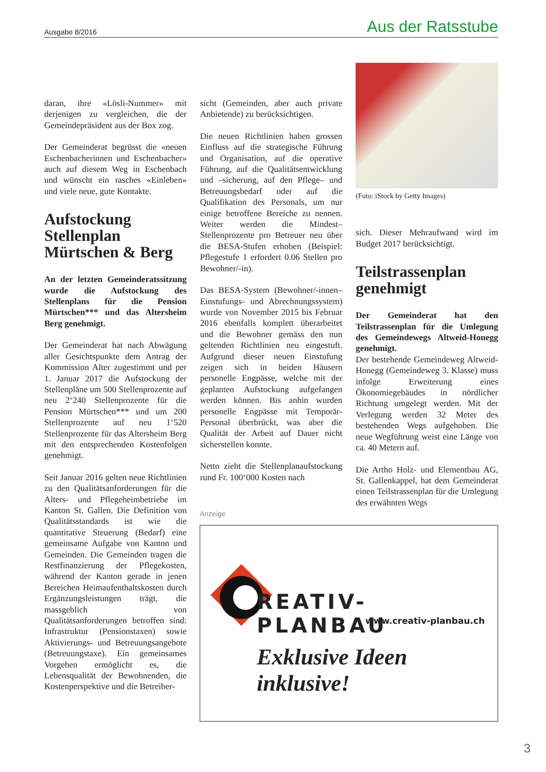Ausgabe 8/2016 Aus der Ratsstube
daran, ihre «Lösli-Nummer» mit derjenigen zu vergleichen, die der Gemeindepräsident aus der Box zog.
Der Gemeinderat begrüsst die «neuen Eschenbacherinnen und Eschenbacher» auch auf diesem Weg in Eschenbach und wünscht ein rasches «Einleben» und viele neue, gute Kontakte.
Aufstockung Stellenplan Mürtschen & Berg
An der letzten Gemeinderatssitzung wurde die Aufstockung des Stellenplans für die Pension Mürtschen*** und das Altersheim Berg genehmigt.
Der Gemeinderat hat nach Abwägung aller Gesichtspunkte dem Antrag der Kommission Alter zugestimmt und per 1. Januar 2017 die Aufstockung der Stellenpläne um 500 Stellenprozente auf neu 2‘240 Stellenprozente für die Pension Mürtschen*** und um 200 Stellenprozente auf neu 1‘520 Stellenprozente für das Altersheim Berg mit den entsprechenden Kostenfolgen genehmigt.
Seit Januar 2016 gelten neue Richtlinien zu den Qualitätsanforderungen für die Alters- und Pflegeheimbetriebe im Kanton St. Gallen. Die Definition von Qualitätsstandards ist wie die quantitative Steuerung (Bedarf) eine gemeinsame Aufgabe von Kanton und Gemeinden. Die Gemeinden tragen die Restfinanzierung der Pflegekosten, während der Kanton gerade in jenen Bereichen Heimaufenthaltskosten durch Ergänzungsleistungen trägt, die massgeblich von Qualitätsanforderungen betroffen sind: Infrastruktur (Pensionstaxen) sowie Aktivierungs- und Betreuungsangebote (Betreuungstaxe). Ein gemeinsames Vorgehen ermöglicht es, die Lebensqualität der Bewohnenden, die Kostenperspektive und die Betreiber-
sicht (Gemeinden, aber auch private Anbietende) zu berücksichtigen.
Die neuen Richtlinien haben grossen Einfluss auf die strategische Führung und Organisation, auf die operative Führung, auf die Qualitätsentwicklung und –sicherung, auf den Pflege– und Betreuungsbedarf oder auf die Qualifikation des Personals, um nur einige betroffene Bereiche zu nennen. Weiter werden die Mindest–Stellenprozente pro Betreuer neu über die BESA-Stufen erhoben (Beispiel: Pflegestufe 1 erfordert 0.06 Stellen pro Bewohner/-in).
Das BESA-System (Bewohner/-innen–Einstufungs- und Abrechnungssystem) wurde von November 2015 bis Februar 2016 ebenfalls komplett überarbeitet und die Bewohner gemäss den nun geltenden Richtlinien neu eingestuft. Aufgrund dieser neuen Einstufung zeigen sich in beiden Häusern personelle Engpässe, welche mit der geplanten Aufstockung aufgefangen werden können. Bis anhin wurden personelle Engpässe mit Temporär-Personal überbrückt, was aber die Qualität der Arbeit auf Dauer nicht sicherstellen konnte.
Netto zieht die Stellenplanaufstockung rund Fr. 100‘000 Kosten nach
(Foto: iStock by Getty Images)
sich. Dieser Mehraufwand wird im Budget 2017 berücksichtigt.
Teilstrassenplan genehmigt
Der Gemeinderat hat den Teilstrassenplan für die Umlegung des Gemeindewegs Altweid-Honegg genehmigt.
Der bestehende Gemeindeweg Altweid-Honegg (Gemeindeweg 3. Klasse) muss infolge Erweiterung eines Ökonomiegebäudes in nördlicher Richtung umgelegt werden. Mit der Verlegung werden 32 Meter des bestehenden Wegs aufgehoben. Die neue Wegführung weist eine Länge von ca. 40 Metern auf.
Die Artho Holz- und Elementbau AG, St. Gallenkappel, hat dem Gemeinderat einen Teilstrassenplan für die Umlegung des erwähnten Wegs
Anzeige
REATIV-PLANBAU
www.creativ-planbau.ch
Exklusive Ideen inklusive!
3